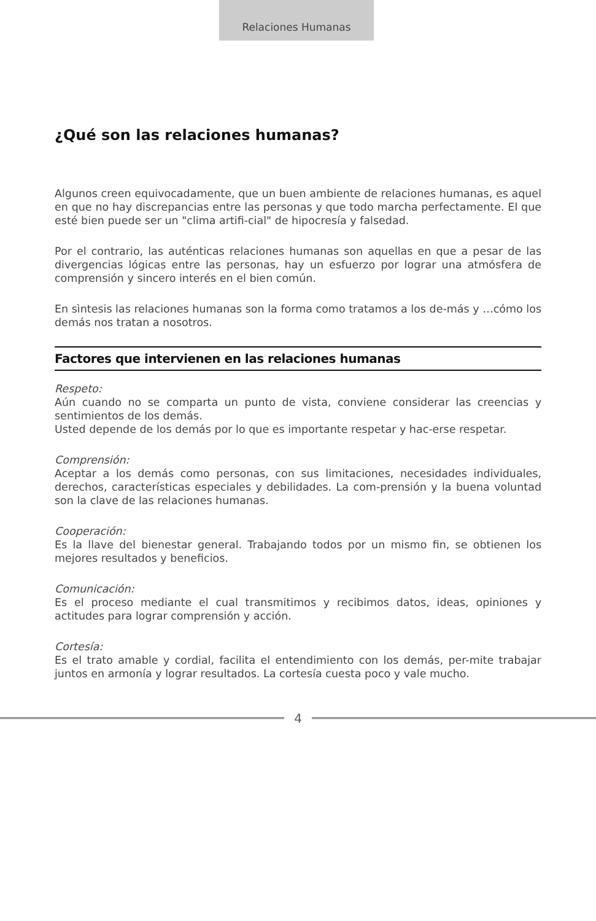Relaciones Humanas
¿Qué son las relaciones humanas?
Algunos creen equivocadamente, que un buen ambiente de relaciones humanas, es aquel en que no hay discrepancias entre las personas y que todo marcha perfectamente. El que esté bien puede ser un "clima artifi-cial" de hipocresía y falsedad.
Por el contrario, las auténticas relaciones humanas son aquellas en que a pesar de las divergencias lógicas entre las personas, hay un esfuerzo por lograr una atmósfera de comprensión y sincero interés en el bien común.
En sìntesis las relaciones humanas son la forma como tratamos a los de-más y …cómo los demás nos tratan a nosotros.
Factores que intervienen en las relaciones humanas
Respeto:
Aún cuando no se comparta un punto de vista, conviene considerar las creencias y sentimientos de los demás.
Usted depende de los demás por lo que es importante respetar y hac-erse respetar.
Comprensión:
Aceptar a los demás como personas, con sus limitaciones, necesidades individuales, derechos, características especiales y debilidades. La com-prensión y la buena voluntad son la clave de las relaciones humanas.
Cooperación:
Es la llave del bienestar general. Trabajando todos por un mismo fin, se obtienen los mejores resultados y beneficios.
Comunicación:
Es el proceso mediante el cual transmitimos y recibimos datos, ideas, opiniones y actitudes para lograr comprensión y acción.
Cortesía:
Es el trato amable y cordial, facilita el entendimiento con los demás, per-mite trabajar juntos en armonía y lograr resultados. La cortesía cuesta poco y vale mucho.
4